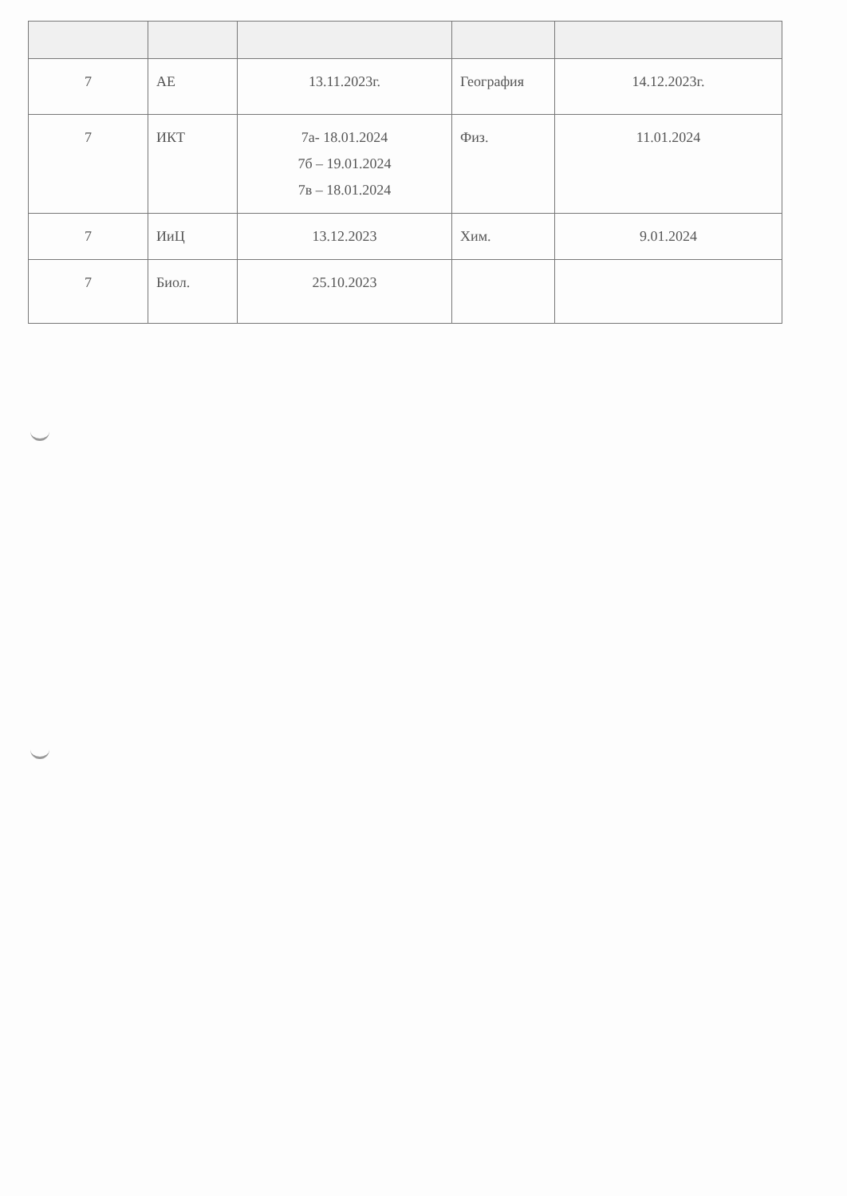| 7 | АЕ | 13.11.2023г. | География | 14.12.2023г. |
| 7 | ИКТ | 7а- 18.01.2024 7б – 19.01.2024 7в – 18.01.2024 | Физ. | 11.01.2024 |
| 7 | ИиЦ | 13.12.2023 | Хим. | 9.01.2024 |
| 7 | Биол. | 25.10.2023 | | |